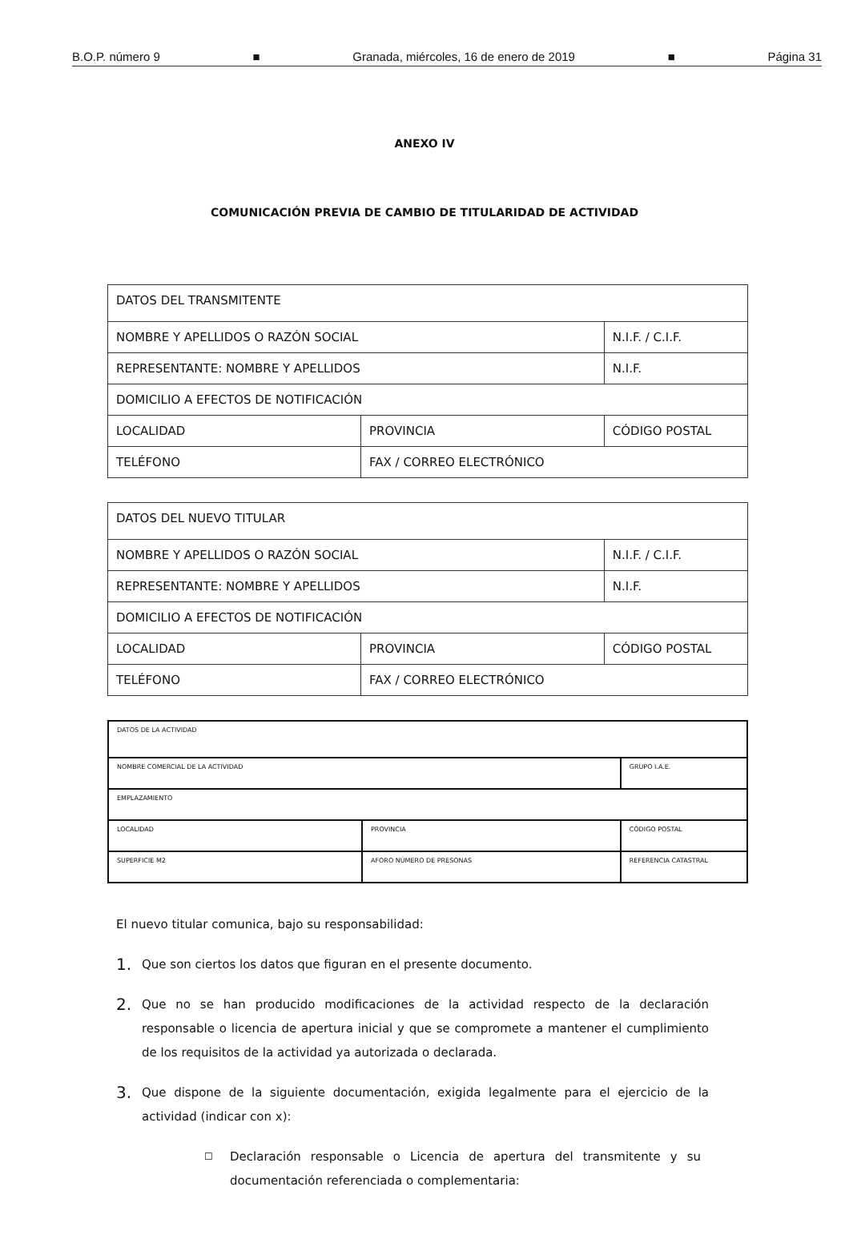B.O.P. número 9 ■ Granada, miércoles, 16 de enero de 2019 ■ Página 31
ANEXO IV
COMUNICACIÓN PREVIA DE CAMBIO DE TITULARIDAD DE ACTIVIDAD
| DATOS DEL TRANSMITENTE | | |
| NOMBRE Y APELLIDOS O RAZÓN SOCIAL | | N.I.F. / C.I.F. |
| REPRESENTANTE: NOMBRE Y APELLIDOS | | N.I.F. |
| DOMICILIO A EFECTOS DE NOTIFICACIÓN | | |
| LOCALIDAD | PROVINCIA | CÓDIGO POSTAL |
| TELÉFONO | FAX / CORREO ELECTRÓNICO | |
| DATOS DEL NUEVO TITULAR | | |
| NOMBRE Y APELLIDOS O RAZÓN SOCIAL | | N.I.F. / C.I.F. |
| REPRESENTANTE: NOMBRE Y APELLIDOS | | N.I.F. |
| DOMICILIO A EFECTOS DE NOTIFICACIÓN | | |
| LOCALIDAD | PROVINCIA | CÓDIGO POSTAL |
| TELÉFONO | FAX / CORREO ELECTRÓNICO | |
| DATOS DE LA ACTIVIDAD | | |
| NOMBRE COMERCIAL DE LA ACTIVIDAD | | GRUPO I.A.E. |
| EMPLAZAMIENTO | | |
| LOCALIDAD | PROVINCIA | CÓDIGO POSTAL |
| SUPERFICIE M2 | AFORO NÚMERO DE PRESONAS | REFERENCIA CATASTRAL |
El nuevo titular comunica, bajo su responsabilidad:
1.
Que son ciertos los datos que figuran en el presente documento.
2.
Que no se han producido modificaciones de la actividad respecto de la declaración responsable o licencia de apertura inicial y que se compromete a mantener el cumplimiento de los requisitos de la actividad ya autorizada o declarada.
3.
Que dispone de la siguiente documentación, exigida legalmente para el ejercicio de la actividad (indicar con x):
☐
Declaración responsable o Licencia de apertura del transmitente y su documentación referenciada o complementaria: